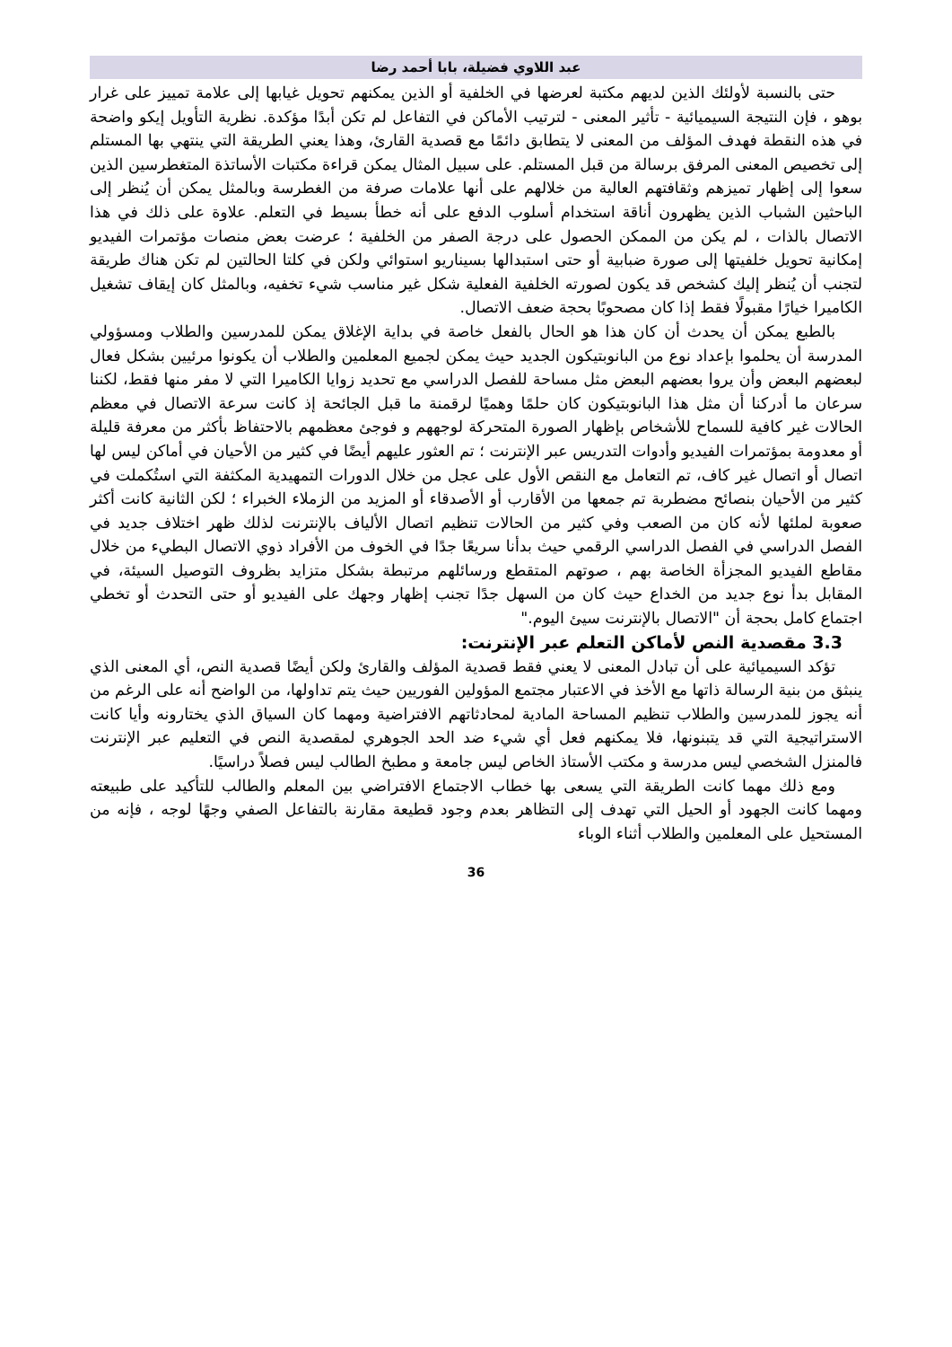عبد اللاوي فضيلة، بابا أحمد رضا
حتى بالنسبة لأولئك الذين لديهم مكتبة لعرضها في الخلفية أو الذين يمكنهم تحويل غيابها إلى علامة تمييز على غرار بوهو ، فإن النتيجة السيميائية - تأثير المعنى - لترتيب الأماكن في التفاعل لم تكن أبدًا مؤكدة. نظرية التأويل إيكو واضحة في هذه النقطة فهدف المؤلف من المعنى لا يتطابق دائمًا مع قصدية القارئ، وهذا يعني الطريقة التي ينتهي بها المستلم إلى تخصيص المعنى المرفق برسالة من قبل المستلم. على سبيل المثال يمكن قراءة مكتبات الأساتذة المتغطرسين الذين سعوا إلى إظهار تميزهم وثقافتهم العالية من خلالهم على أنها علامات صرفة من الغطرسة وبالمثل يمكن أن يُنظر إلى الباحثين الشباب الذين يظهرون أناقة استخدام أسلوب الدفع على أنه خطأ بسيط في التعلم. علاوة على ذلك في هذا الاتصال بالذات ، لم يكن من الممكن الحصول على درجة الصفر من الخلفية ؛ عرضت بعض منصات مؤتمرات الفيديو إمكانية تحويل خلفيتها إلى صورة ضبابية أو حتى استبدالها بسيناريو استوائي ولكن في كلتا الحالتين لم تكن هناك طريقة لتجنب أن يُنظر إليك كشخص قد يكون لصورته الخلفية الفعلية شكل غير مناسب شيء تخفيه، وبالمثل كان إيقاف تشغيل الكاميرا خيارًا مقبولًا فقط إذا كان مصحوبًا بحجة ضعف الاتصال.
بالطبع يمكن أن يحدث أن كان هذا هو الحال بالفعل خاصة في بداية الإغلاق يمكن للمدرسين والطلاب ومسؤولي المدرسة أن يحلموا بإعداد نوع من البانوبتيكون الجديد حيث يمكن لجميع المعلمين والطلاب أن يكونوا مرئيين بشكل فعال لبعضهم البعض وأن يروا بعضهم البعض مثل مساحة للفصل الدراسي مع تحديد زوايا الكاميرا التي لا مفر منها فقط، لكننا سرعان ما أدركنا أن مثل هذا البانوبتيكون كان حلمًا وهميًا لرقمنة ما قبل الجائحة إذ كانت سرعة الاتصال في معظم الحالات غير كافية للسماح للأشخاص بإظهار الصورة المتحركة لوجههم و فوجئ معظمهم بالاحتفاظ بأكثر من معرفة قليلة أو معدومة بمؤتمرات الفيديو وأدوات التدريس عبر الإنترنت ؛ تم العثور عليهم أيضًا في كثير من الأحيان في أماكن ليس لها اتصال أو اتصال غير كاف، تم التعامل مع النقص الأول على عجل من خلال الدورات التمهيدية المكثفة التي استُكملت في كثير من الأحيان بنصائح مضطربة تم جمعها من الأقارب أو الأصدقاء أو المزيد من الزملاء الخبراء ؛ لكن الثانية كانت أكثر صعوبة لملئها لأنه كان من الصعب وفي كثير من الحالات تنظيم اتصال الألياف بالإنترنت لذلك ظهر اختلاف جديد في الفصل الدراسي في الفصل الدراسي الرقمي حيث بدأنا سريعًا جدًا في الخوف من الأفراد ذوي الاتصال البطيء من خلال مقاطع الفيديو المجزأة الخاصة بهم ، صوتهم المتقطع ورسائلهم مرتبطة بشكل متزايد بظروف التوصيل السيئة، في المقابل بدأ نوع جديد من الخداع حيث كان من السهل جدًا تجنب إظهار وجهك على الفيديو أو حتى التحدث أو تخطي اجتماع كامل بحجة أن "الاتصال بالإنترنت سيئ اليوم."
3.3 مقصدية النص لأماكن التعلم عبر الإنترنت:
تؤكد السيميائية على أن تبادل المعنى لا يعني فقط قصدية المؤلف والقارئ ولكن أيضًا قصدية النص، أي المعنى الذي ينبثق من بنية الرسالة ذاتها مع الأخذ في الاعتبار مجتمع المؤولين الفوريين حيث يتم تداولها، من الواضح أنه على الرغم من أنه يجوز للمدرسين والطلاب تنظيم المساحة المادية لمحادثاتهم الافتراضية ومهما كان السياق الذي يختارونه وأيا كانت الاستراتيجية التي قد يتبنونها، فلا يمكنهم فعل أي شيء ضد الحد الجوهري لمقصدية النص في التعليم عبر الإنترنت فالمنزل الشخصي ليس مدرسة و مكتب الأستاذ الخاص ليس جامعة و مطبخ الطالب ليس فصلاً دراسيًا.
ومع ذلك مهما كانت الطريقة التي يسعى بها خطاب الاجتماع الافتراضي بين المعلم والطالب للتأكيد على طبيعته ومهما كانت الجهود أو الحيل التي تهدف إلى التظاهر بعدم وجود قطيعة مقارنة بالتفاعل الصفي وجهًا لوجه ، فإنه من المستحيل على المعلمين والطلاب أثناء الوباء
36